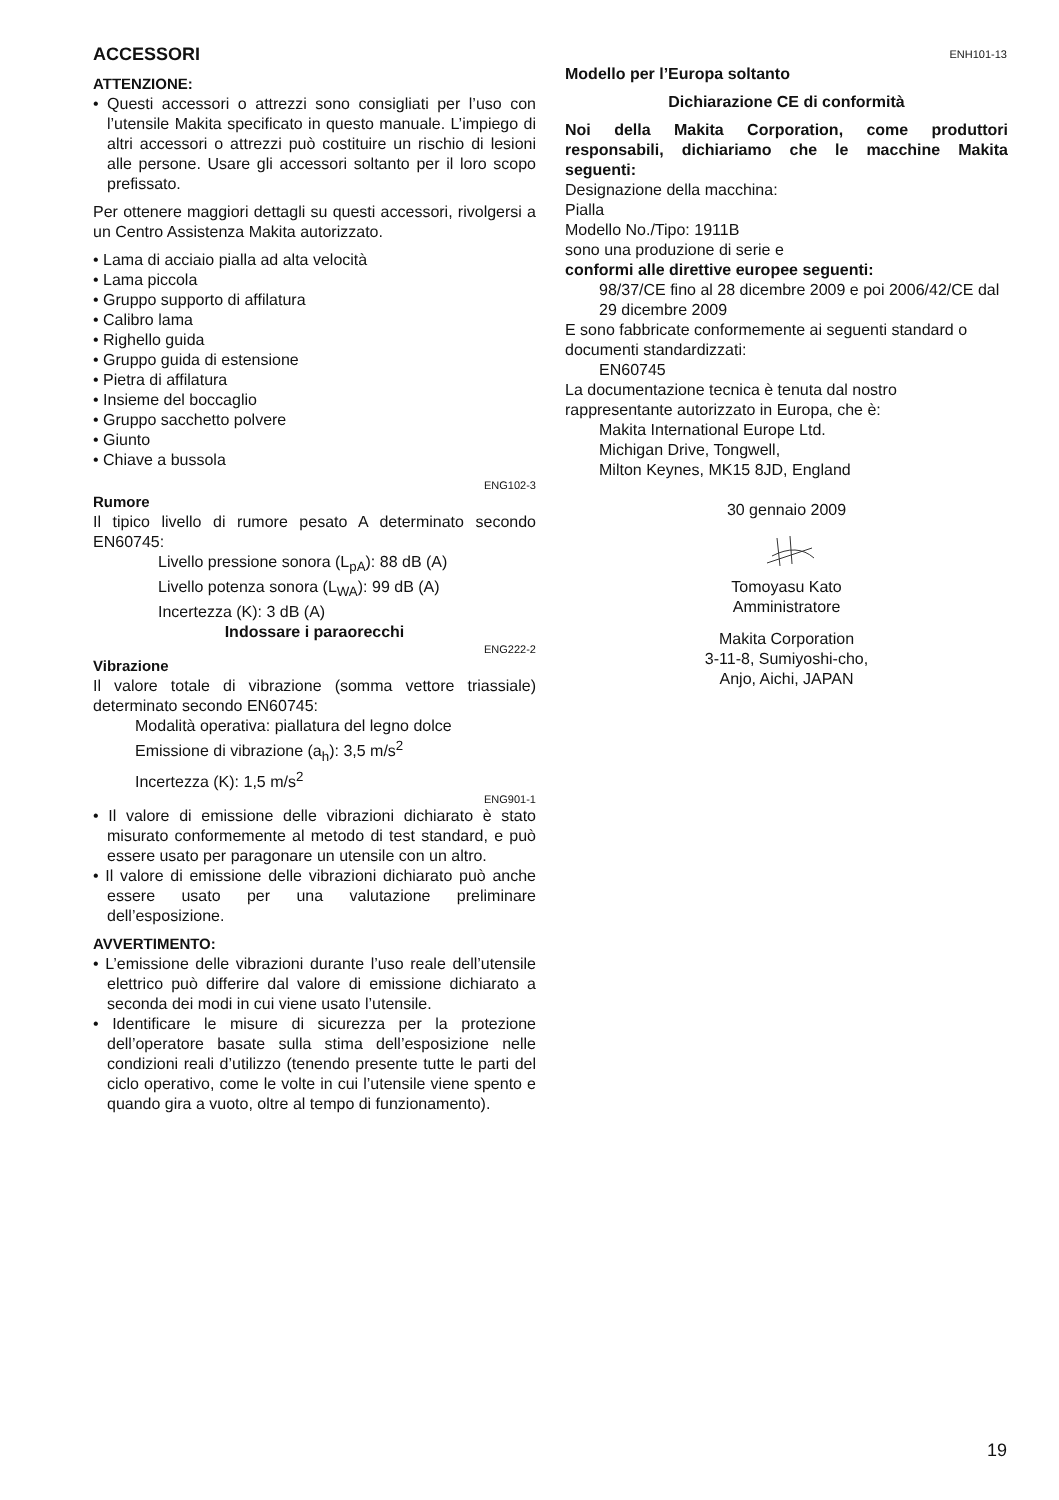ENH101-13
ACCESSORI
ATTENZIONE:
• Questi accessori o attrezzi sono consigliati per l’uso con l’utensile Makita specificato in questo manuale. L’impiego di altri accessori o attrezzi può costituire un rischio di lesioni alle persone. Usare gli accessori soltanto per il loro scopo prefissato.
Per ottenere maggiori dettagli su questi accessori, rivolgersi a un Centro Assistenza Makita autorizzato.
• Lama di acciaio pialla ad alta velocità
• Lama piccola
• Gruppo supporto di affilatura
• Calibro lama
• Righello guida
• Gruppo guida di estensione
• Pietra di affilatura
• Insieme del boccaglio
• Gruppo sacchetto polvere
• Giunto
• Chiave a bussola
ENG102-3
Rumore
Il tipico livello di rumore pesato A determinato secondo EN60745:
Livello pressione sonora (L<sub>pA</sub>): 88 dB (A)
Livello potenza sonora (L<sub>WA</sub>): 99 dB (A)
Incertezza (K): 3 dB (A)
Indossare i paraorecchi
ENG222-2
Vibrazione
Il valore totale di vibrazione (somma vettore triassiale) determinato secondo EN60745:
Modalità operativa: piallatura del legno dolce
Emissione di vibrazione (a<sub>h</sub>): 3,5 m/s<sup>2</sup>
Incertezza (K): 1,5 m/s<sup>2</sup>
ENG901-1
• Il valore di emissione delle vibrazioni dichiarato è stato misurato conformemente al metodo di test standard, e può essere usato per paragonare un utensile con un altro.
• Il valore di emissione delle vibrazioni dichiarato può anche essere usato per una valutazione preliminare dell’esposizione.
AVVERTIMENTO:
• L’emissione delle vibrazioni durante l’uso reale dell’utensile elettrico può differire dal valore di emissione dichiarato a seconda dei modi in cui viene usato l’utensile.
• Identificare le misure di sicurezza per la protezione dell’operatore basate sulla stima dell’esposizione nelle condizioni reali d’utilizzo (tenendo presente tutte le parti del ciclo operativo, come le volte in cui l’utensile viene spento e quando gira a vuoto, oltre al tempo di funzionamento).
Modello per l’Europa soltanto
Dichiarazione CE di conformità
Noi della Makita Corporation, come produttori responsabili, dichiariamo che le macchine Makita seguenti:
Designazione della macchina:
Pialla
Modello No./Tipo: 1911B
sono una produzione di serie e
conformi alle direttive europee seguenti:
98/37/CE fino al 28 dicembre 2009 e poi 2006/42/CE dal 29 dicembre 2009
E sono fabbricate conformemente ai seguenti standard o documenti standardizzati:
EN60745
La documentazione tecnica è tenuta dal nostro rappresentante autorizzato in Europa, che è:
Makita International Europe Ltd.
Michigan Drive, Tongwell,
Milton Keynes, MK15 8JD, England
30 gennaio 2009
Tomoyasu Kato
Amministratore
Makita Corporation
3-11-8, Sumiyoshi-cho,
Anjo, Aichi, JAPAN
19